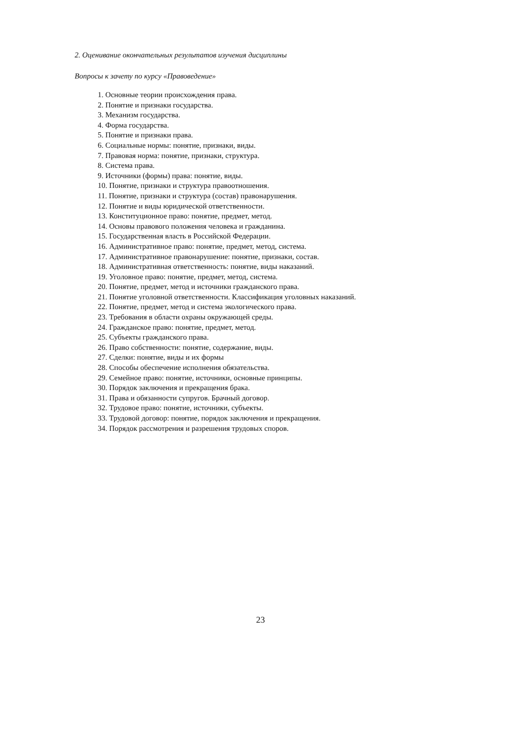2. Оценивание окончательных результатов изучения дисциплины
Вопросы к зачету по курсу «Правоведение»
1. Основные теории происхождения права.
2. Понятие и признаки государства.
3. Механизм государства.
4. Форма государства.
5. Понятие и признаки права.
6. Социальные нормы: понятие, признаки, виды.
7. Правовая норма: понятие, признаки, структура.
8. Система права.
9. Источники (формы) права: понятие, виды.
10. Понятие, признаки и структура правоотношения.
11. Понятие, признаки и структура (состав) правонарушения.
12. Понятие и виды юридической ответственности.
13. Конституционное право: понятие, предмет, метод.
14. Основы правового положения человека и гражданина.
15. Государственная власть в Российской Федерации.
16. Административное право: понятие, предмет, метод, система.
17. Административное правонарушение: понятие, признаки, состав.
18. Административная ответственность: понятие, виды наказаний.
19. Уголовное право: понятие, предмет, метод, система.
20. Понятие, предмет, метод и источники гражданского права.
21. Понятие уголовной ответственности. Классификация уголовных наказаний.
22. Понятие, предмет, метод и система экологического права.
23. Требования в области охраны окружающей среды.
24. Гражданское право: понятие, предмет, метод.
25. Субъекты гражданского права.
26. Право собственности: понятие, содержание, виды.
27. Сделки: понятие, виды и их формы
28. Способы обеспечение исполнения обязательства.
29. Семейное право: понятие, источники, основные принципы.
30. Порядок заключения и прекращения брака.
31. Права и обязанности супругов. Брачный договор.
32. Трудовое право: понятие, источники, субъекты.
33. Трудовой договор: понятие, порядок заключения и прекращения.
34. Порядок рассмотрения и разрешения трудовых споров.
23